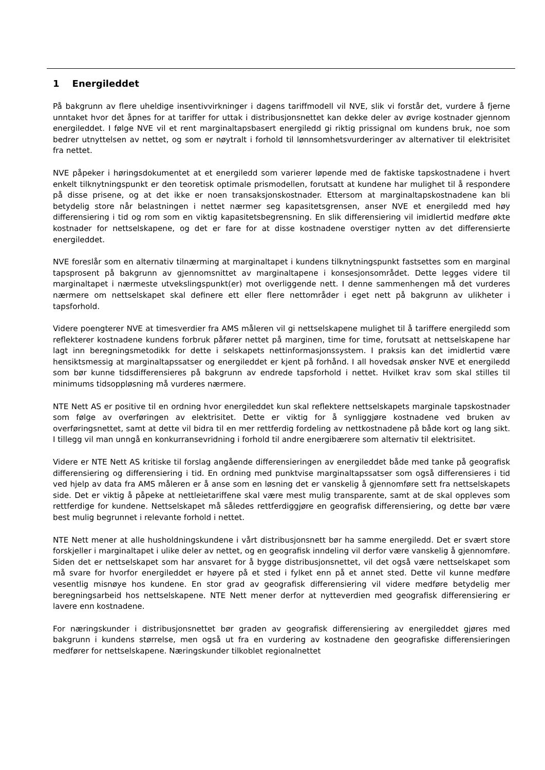1 Energileddet
På bakgrunn av flere uheldige insentivvirkninger i dagens tariffmodell vil NVE, slik vi forstår det, vurdere å fjerne unntaket hvor det åpnes for at tariffer for uttak i distribusjonsnettet kan dekke deler av øvrige kostnader gjennom energileddet. I følge NVE vil et rent marginaltapsbasert energiledd gi riktig prissignal om kundens bruk, noe som bedrer utnyttelsen av nettet, og som er nøytralt i forhold til lønnsomhetsvurderinger av alternativer til elektrisitet fra nettet.
NVE påpeker i høringsdokumentet at et energiledd som varierer løpende med de faktiske tapskostnadene i hvert enkelt tilknytningspunkt er den teoretisk optimale prismodellen, forutsatt at kundene har mulighet til å respondere på disse prisene, og at det ikke er noen transaksjonskostnader. Ettersom at marginaltapskostnadene kan bli betydelig store når belastningen i nettet nærmer seg kapasitetsgrensen, anser NVE et energiledd med høy differensiering i tid og rom som en viktig kapasitetsbegrensning. En slik differensiering vil imidlertid medføre økte kostnader for nettselskapene, og det er fare for at disse kostnadene overstiger nytten av det differensierte energileddet.
NVE foreslår som en alternativ tilnærming at marginaltapet i kundens tilknytningspunkt fastsettes som en marginal tapsprosent på bakgrunn av gjennomsnittet av marginaltapene i konsesjonsområdet. Dette legges videre til marginaltapet i nærmeste utvekslingspunkt(er) mot overliggende nett. I denne sammenhengen må det vurderes nærmere om nettselskapet skal definere ett eller flere nettområder i eget nett på bakgrunn av ulikheter i tapsforhold.
Videre poengterer NVE at timesverdier fra AMS måleren vil gi nettselskapene mulighet til å tariffere energiledd som reflekterer kostnadene kundens forbruk påfører nettet på marginen, time for time, forutsatt at nettselskapene har lagt inn beregningsmetodikk for dette i selskapets nettinformasjonssystem. I praksis kan det imidlertid være hensiktsmessig at marginaltapssatser og energileddet er kjent på forhånd. I all hovedsak ønsker NVE et energiledd som bør kunne tidsdifferensieres på bakgrunn av endrede tapsforhold i nettet. Hvilket krav som skal stilles til minimums tidsoppløsning må vurderes nærmere.
NTE Nett AS er positive til en ordning hvor energileddet kun skal reflektere nettselskapets marginale tapskostnader som følge av overføringen av elektrisitet. Dette er viktig for å synliggjøre kostnadene ved bruken av overføringsnettet, samt at dette vil bidra til en mer rettferdig fordeling av nettkostnadene på både kort og lang sikt. I tillegg vil man unngå en konkurransevridning i forhold til andre energibærere som alternativ til elektrisitet.
Videre er NTE Nett AS kritiske til forslag angående differensieringen av energileddet både med tanke på geografisk differensiering og differensiering i tid. En ordning med punktvise marginaltapssatser som også differensieres i tid ved hjelp av data fra AMS måleren er å anse som en løsning det er vanskelig å gjennomføre sett fra nettselskapets side. Det er viktig å påpeke at nettleietariffene skal være mest mulig transparente, samt at de skal oppleves som rettferdige for kundene. Nettselskapet må således rettferdiggjøre en geografisk differensiering, og dette bør være best mulig begrunnet i relevante forhold i nettet.
NTE Nett mener at alle husholdningskundene i vårt distribusjonsnett bør ha samme energiledd. Det er svært store forskjeller i marginaltapet i ulike deler av nettet, og en geografisk inndeling vil derfor være vanskelig å gjennomføre. Siden det er nettselskapet som har ansvaret for å bygge distribusjonsnettet, vil det også være nettselskapet som må svare for hvorfor energileddet er høyere på et sted i fylket enn på et annet sted. Dette vil kunne medføre vesentlig misnøye hos kundene. En stor grad av geografisk differensiering vil videre medføre betydelig mer beregningsarbeid hos nettselskapene. NTE Nett mener derfor at nytteverdien med geografisk differensiering er lavere enn kostnadene.
For næringskunder i distribusjonsnettet bør graden av geografisk differensiering av energileddet gjøres med bakgrunn i kundens størrelse, men også ut fra en vurdering av kostnadene den geografiske differensieringen medfører for nettselskapene. Næringskunder tilkoblet regionalnettet